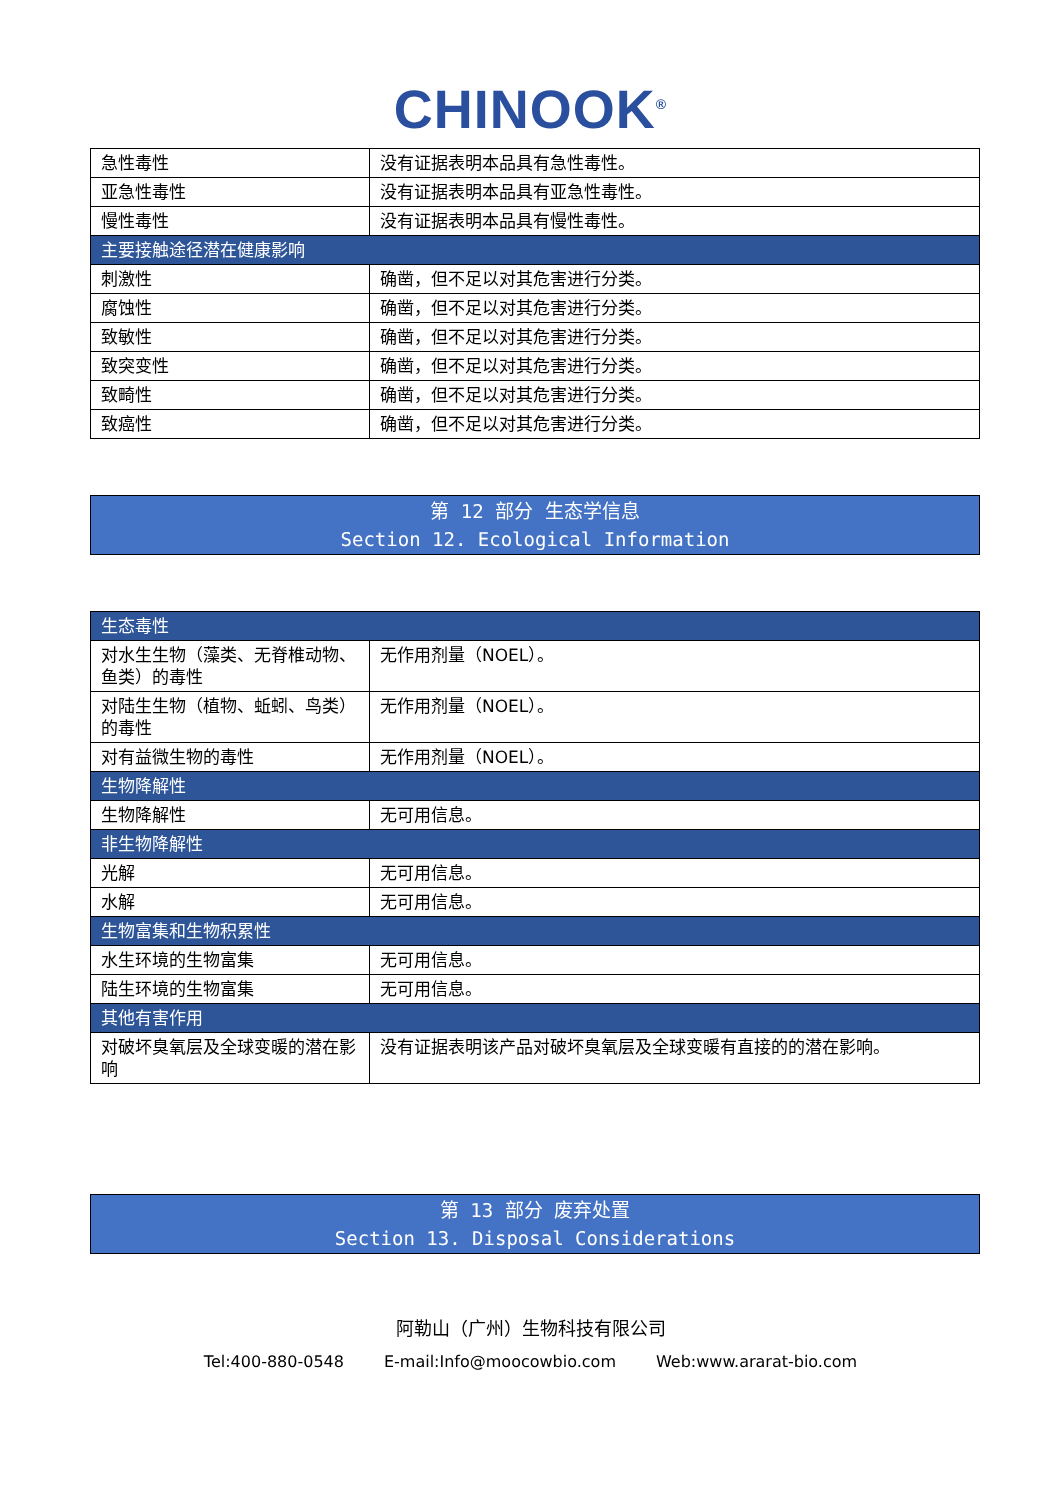CHINOOK<sup>®</sup>
| 急性毒性 | 没有证据表明本品具有急性毒性。 |
| 亚急性毒性 | 没有证据表明本品具有亚急性毒性。 |
| 慢性毒性 | 没有证据表明本品具有慢性毒性。 |
| 主要接触途径潜在健康影响 | |
| 刺激性 | 确凿，但不足以对其危害进行分类。 |
| 腐蚀性 | 确凿，但不足以对其危害进行分类。 |
| 致敏性 | 确凿，但不足以对其危害进行分类。 |
| 致突变性 | 确凿，但不足以对其危害进行分类。 |
| 致畸性 | 确凿，但不足以对其危害进行分类。 |
| 致癌性 | 确凿，但不足以对其危害进行分类。 |
第 12 部分 生态学信息
Section 12. Ecological Information
| 生态毒性 | |
| 对水生生物（藻类、无脊椎动物、鱼类）的毒性 | 无作用剂量（NOEL）。 |
| 对陆生生物（植物、蚯蚓、鸟类）的毒性 | 无作用剂量（NOEL）。 |
| 对有益微生物的毒性 | 无作用剂量（NOEL）。 |
| 生物降解性 | |
| 生物降解性 | 无可用信息。 |
| 非生物降解性 | |
| 光解 | 无可用信息。 |
| 水解 | 无可用信息。 |
| 生物富集和生物积累性 | |
| 水生环境的生物富集 | 无可用信息。 |
| 陆生环境的生物富集 | 无可用信息。 |
| 其他有害作用 | |
| 对破坏臭氧层及全球变暖的潜在影响 | 没有证据表明该产品对破坏臭氧层及全球变暖有直接的的潜在影响。 |
第 13 部分 废弃处置
Section 13. Disposal Considerations
阿勒山（广州）生物科技有限公司
Tel:400-880-0548 E-mail:Info@moocowbio.com Web:www.ararat-bio.com